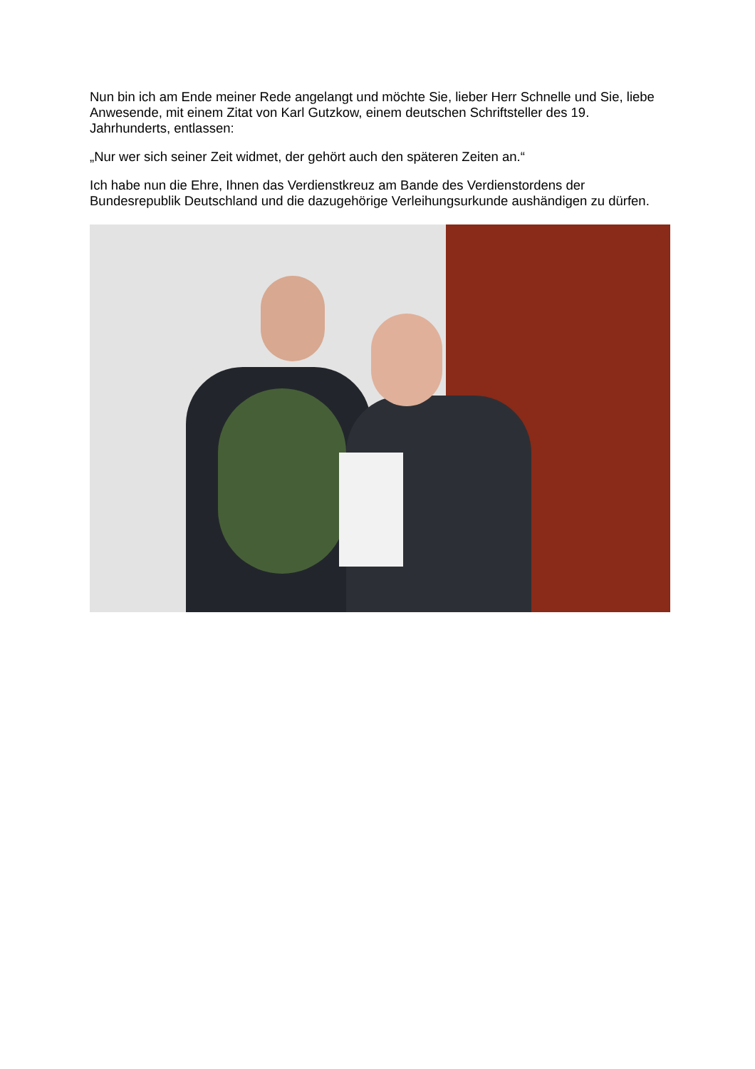Nun bin ich am Ende meiner Rede angelangt und möchte Sie, lieber Herr Schnelle und Sie, liebe Anwesende, mit einem Zitat von Karl Gutzkow, einem deutschen Schriftsteller des 19. Jahrhunderts, entlassen:
„Nur wer sich seiner Zeit widmet, der gehört auch den späteren Zeiten an.“
Ich habe nun die Ehre, Ihnen das Verdienstkreuz am Bande des Verdienstordens der Bundesrepublik Deutschland und die dazugehörige Verleihungsurkunde aushändigen zu dürfen.